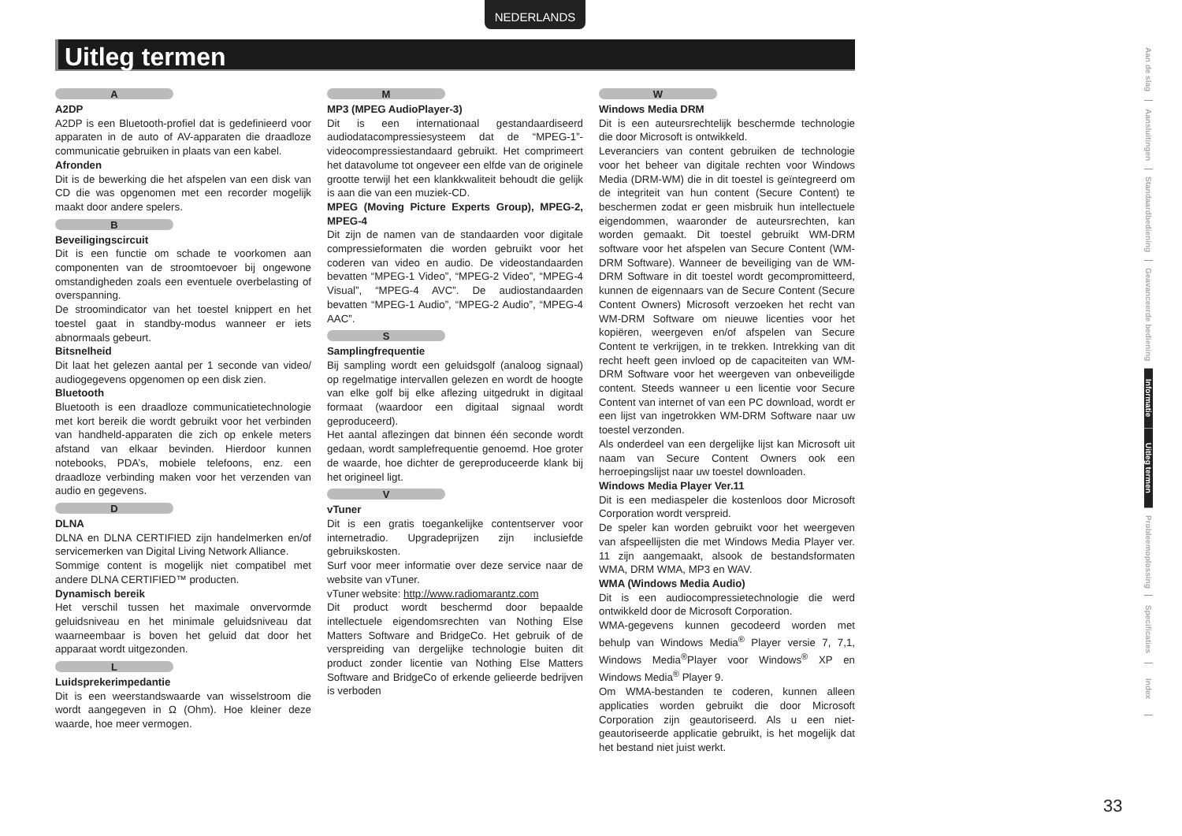NEDERLANDS
Uitleg termen
A
A2DP
A2DP is een Bluetooth-profiel dat is gedefinieerd voor apparaten in de auto of AV-apparaten die draadloze communicatie gebruiken in plaats van een kabel.
Afronden
Dit is de bewerking die het afspelen van een disk van CD die was opgenomen met een recorder mogelijk maakt door andere spelers.
B
Beveiligingscircuit
Dit is een functie om schade te voorkomen aan componenten van de stroomtoevoer bij ongewone omstandigheden zoals een eventuele overbelasting of overspanning.
De stroomindicator van het toestel knippert en het toestel gaat in standby-modus wanneer er iets abnormaals gebeurt.
Bitsnelheid
Dit laat het gelezen aantal per 1 seconde van video/ audiogegevens opgenomen op een disk zien.
Bluetooth
Bluetooth is een draadloze communicatietechnologie met kort bereik die wordt gebruikt voor het verbinden van handheld-apparaten die zich op enkele meters afstand van elkaar bevinden. Hierdoor kunnen notebooks, PDA’s, mobiele telefoons, enz. een draadloze verbinding maken voor het verzenden van audio en gegevens.
D
DLNA
DLNA en DLNA CERTIFIED zijn handelmerken en/of servicemerken van Digital Living Network Alliance.
Sommige content is mogelijk niet compatibel met andere DLNA CERTIFIED™ producten.
Dynamisch bereik
Het verschil tussen het maximale onvervormde geluidsniveau en het minimale geluidsniveau dat waarneembaar is boven het geluid dat door het apparaat wordt uitgezonden.
L
Luidsprekerimpedantie
Dit is een weerstandswaarde van wisselstroom die wordt aangegeven in Ω (Ohm). Hoe kleiner deze waarde, hoe meer vermogen.
M
MP3 (MPEG AudioPlayer-3)
Dit is een internationaal gestandaardiseerd audiodatacompressiesysteem dat de “MPEG-1”-videocompressiestandaard gebruikt. Het comprimeert het datavolume tot ongeveer een elfde van de originele grootte terwijl het een klankkwaliteit behoudt die gelijk is aan die van een muziek-CD.
MPEG (Moving Picture Experts Group), MPEG-2, MPEG-4
Dit zijn de namen van de standaarden voor digitale compressieformaten die worden gebruikt voor het coderen van video en audio. De videostandaarden bevatten “MPEG-1 Video”, “MPEG-2 Video”, “MPEG-4 Visual”, “MPEG-4 AVC”. De audiostandaarden bevatten “MPEG-1 Audio”, “MPEG-2 Audio”, “MPEG-4 AAC”.
S
Samplingfrequentie
Bij sampling wordt een geluidsgolf (analoog signaal) op regelmatige intervallen gelezen en wordt de hoogte van elke golf bij elke aflezing uitgedrukt in digitaal formaat (waardoor een digitaal signaal wordt geproduceerd).
Het aantal aflezingen dat binnen één seconde wordt gedaan, wordt samplefrequentie genoemd. Hoe groter de waarde, hoe dichter de gereproduceerde klank bij het origineel ligt.
V
vTuner
Dit is een gratis toegankelijke contentserver voor internetradio. Upgradeprijzen zijn inclusiefde gebruikskosten.
Surf voor meer informatie over deze service naar de website van vTuner.
vTuner website: http://www.radiomarantz.com
Dit product wordt beschermd door bepaalde intellectuele eigendomsrechten van Nothing Else Matters Software and BridgeCo. Het gebruik of de verspreiding van dergelijke technologie buiten dit product zonder licentie van Nothing Else Matters Software and BridgeCo of erkende gelieerde bedrijven is verboden
W
Windows Media DRM
Dit is een auteursrechtelijk beschermde technologie die door Microsoft is ontwikkeld.
Leveranciers van content gebruiken de technologie voor het beheer van digitale rechten voor Windows Media (DRM-WM) die in dit toestel is geïntegreerd om de integriteit van hun content (Secure Content) te beschermen zodat er geen misbruik hun intellectuele eigendommen, waaronder de auteursrechten, kan worden gemaakt. Dit toestel gebruikt WM-DRM software voor het afspelen van Secure Content (WM-DRM Software). Wanneer de beveiliging van de WM-DRM Software in dit toestel wordt gecompromitteerd, kunnen de eigennaars van de Secure Content (Secure Content Owners) Microsoft verzoeken het recht van WM-DRM Software om nieuwe licenties voor het kopiëren, weergeven en/of afspelen van Secure Content te verkrijgen, in te trekken. Intrekking van dit recht heeft geen invloed op de capaciteiten van WM-DRM Software voor het weergeven van onbeveiligde content. Steeds wanneer u een licentie voor Secure Content van internet of van een PC download, wordt er een lijst van ingetrokken WM-DRM Software naar uw toestel verzonden.
Als onderdeel van een dergelijke lijst kan Microsoft uit naam van Secure Content Owners ook een herroepingslijst naar uw toestel downloaden.
Windows Media Player Ver.11
Dit is een mediaspeler die kostenloos door Microsoft Corporation wordt verspreid.
De speler kan worden gebruikt voor het weergeven van afspeellijsten die met Windows Media Player ver. 11 zijn aangemaakt, alsook de bestandsformaten WMA, DRM WMA, MP3 en WAV.
WMA (Windows Media Audio)
Dit is een audiocompressietechnologie die werd ontwikkeld door de Microsoft Corporation.
WMA-gegevens kunnen gecodeerd worden met behulp van Windows Media<sup>®</sup> Player versie 7, 7,1, Windows Media<sup>®</sup>Player voor Windows<sup>®</sup> XP en Windows Media<sup>®</sup> Player 9.
Om WMA-bestanden te coderen, kunnen alleen applicaties worden gebruikt die door Microsoft Corporation zijn geautoriseerd. Als u een niet-geautoriseerde applicatie gebruikt, is het mogelijk dat het bestand niet juist werkt.
Aan de slag
Aansluitingen
Standaardbediening
Geavanceerde bediening
Informatie
Uitleg termen
Probleemoplossing
Specificaties
Index
33